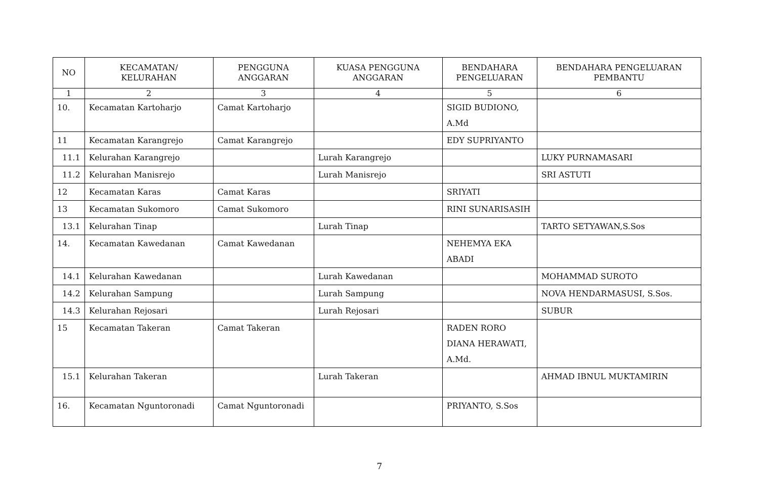| NO | KECAMATAN/ KELURAHAN | PENGGUNA ANGGARAN | KUASA PENGGUNA ANGGARAN | BENDAHARA PENGELUARAN | BENDAHARA PENGELUARAN PEMBANTU |
| --- | --- | --- | --- | --- | --- |
| 1 | 2 | 3 | 4 | 5 | 6 |
| 10. | Kecamatan Kartoharjo | Camat Kartoharjo | | SIGID BUDIONO, A.Md | |
| 11 | Kecamatan Karangrejo | Camat Karangrejo | | EDY SUPRIYANTO | |
| 11.1 | Kelurahan Karangrejo | | Lurah Karangrejo | | LUKY PURNAMASARI |
| 11.2 | Kelurahan Manisrejo | | Lurah Manisrejo | | SRI ASTUTI |
| 12 | Kecamatan Karas | Camat Karas | | SRIYATI | |
| 13 | Kecamatan Sukomoro | Camat Sukomoro | | RINI SUNARISASIH | |
| 13.1 | Kelurahan Tinap | | Lurah Tinap | | TARTO SETYAWAN,S.Sos |
| 14. | Kecamatan Kawedanan | Camat Kawedanan | | NEHEMYA EKA ABADI | |
| 14.1 | Kelurahan Kawedanan | | Lurah Kawedanan | | MOHAMMAD SUROTO |
| 14.2 | Kelurahan Sampung | | Lurah Sampung | | NOVA HENDARMASUSI, S.Sos. |
| 14.3 | Kelurahan Rejosari | | Lurah Rejosari | | SUBUR |
| 15 | Kecamatan Takeran | Camat Takeran | | RADEN RORO DIANA HERAWATI, A.Md. | |
| 15.1 | Kelurahan Takeran | | Lurah Takeran | | AHMAD IBNUL MUKTAMIRIN |
| 16. | Kecamatan Nguntoronadi | Camat Nguntoronadi | | PRIYANTO, S.Sos | |
7